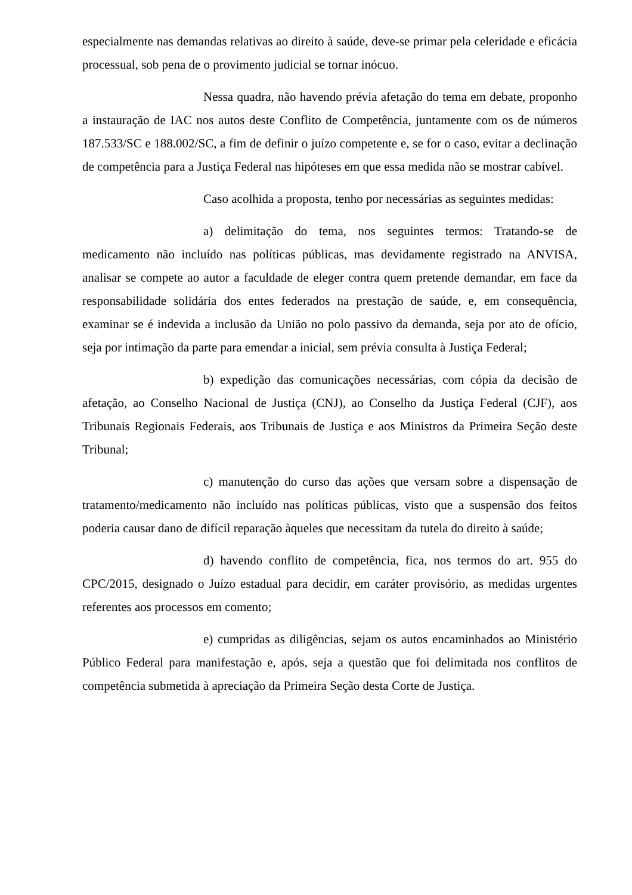especialmente nas demandas relativas ao direito à saúde, deve-se primar pela celeridade e eficácia processual, sob pena de o provimento judicial se tornar inócuo.
Nessa quadra, não havendo prévia afetação do tema em debate, proponho a instauração de IAC nos autos deste Conflito de Competência, juntamente com os de números 187.533/SC e 188.002/SC, a fim de definir o juízo competente e, se for o caso, evitar a declinação de competência para a Justiça Federal nas hipóteses em que essa medida não se mostrar cabível.
Caso acolhida a proposta, tenho por necessárias as seguintes medidas:
a) delimitação do tema, nos seguintes termos: Tratando-se de medicamento não incluído nas políticas públicas, mas devidamente registrado na ANVISA, analisar se compete ao autor a faculdade de eleger contra quem pretende demandar, em face da responsabilidade solidária dos entes federados na prestação de saúde, e, em consequência, examinar se é indevida a inclusão da União no polo passivo da demanda, seja por ato de ofício, seja por intimação da parte para emendar a inicial, sem prévia consulta à Justiça Federal;
b) expedição das comunicações necessárias, com cópia da decisão de afetação, ao Conselho Nacional de Justiça (CNJ), ao Conselho da Justiça Federal (CJF), aos Tribunais Regionais Federais, aos Tribunais de Justiça e aos Ministros da Primeira Seção deste Tribunal;
c) manutenção do curso das ações que versam sobre a dispensação de tratamento/medicamento não incluído nas políticas públicas, visto que a suspensão dos feitos poderia causar dano de difícil reparação àqueles que necessitam da tutela do direito à saúde;
d) havendo conflito de competência, fica, nos termos do art. 955 do CPC/2015, designado o Juízo estadual para decidir, em caráter provisório, as medidas urgentes referentes aos processos em comento;
e) cumpridas as diligências, sejam os autos encaminhados ao Ministério Público Federal para manifestação e, após, seja a questão que foi delimitada nos conflitos de competência submetida à apreciação da Primeira Seção desta Corte de Justiça.